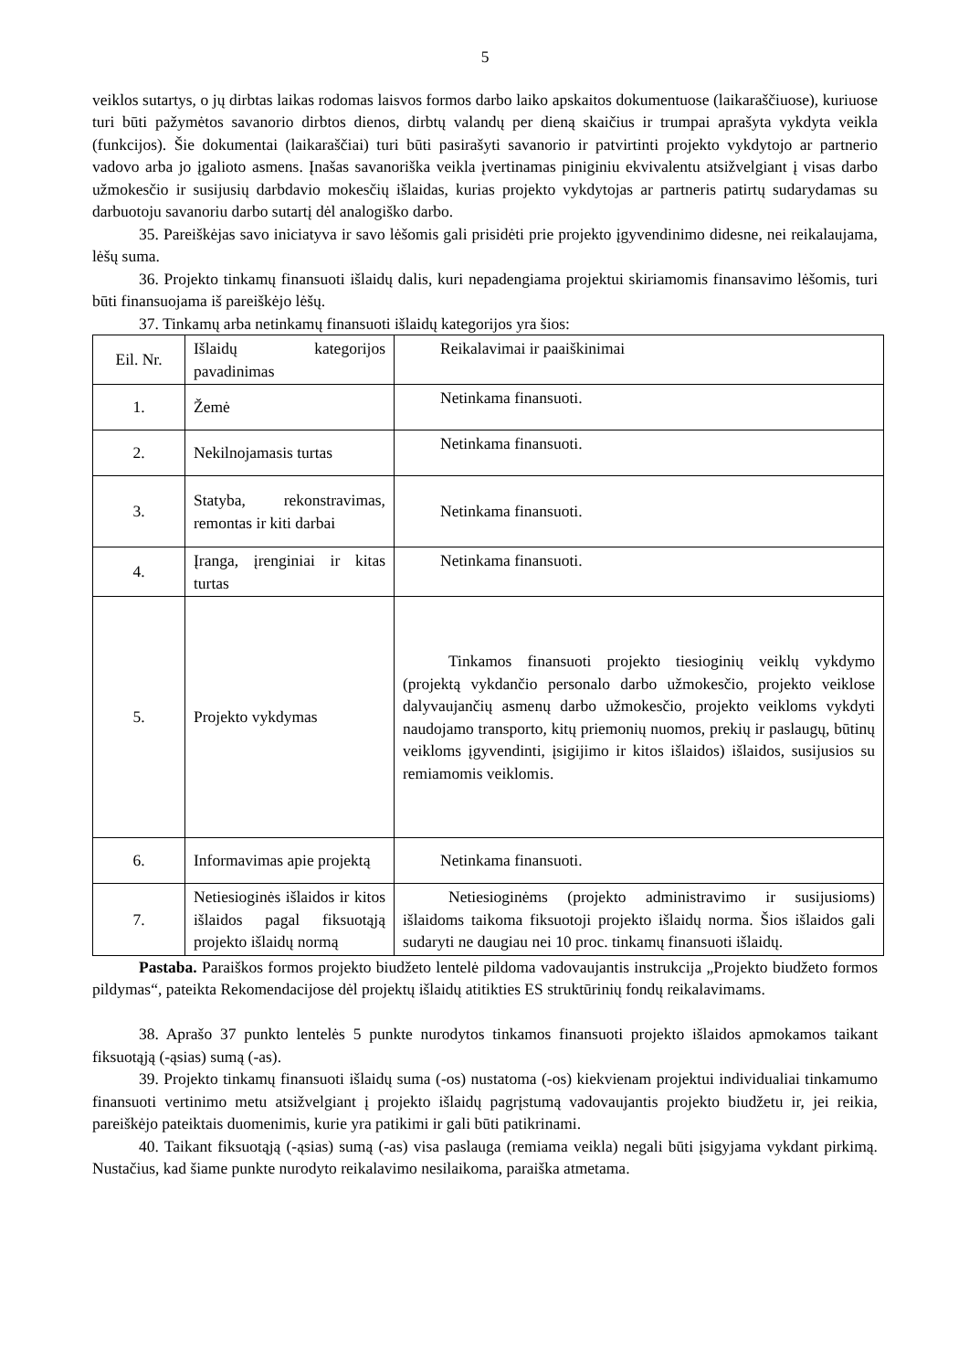5
veiklos sutartys, o jų dirbtas laikas rodomas laisvos formos darbo laiko apskaitos dokumentuose (laikaraščiuose), kuriuose turi būti pažymėtos savanorio dirbtos dienos, dirbtų valandų per dieną skaičius ir trumpai aprašyta vykdyta veikla (funkcijos). Šie dokumentai (laikaraščiai) turi būti pasirašyti savanorio ir patvirtinti projekto vykdytojo ar partnerio vadovo arba jo įgalioto asmens. Įnašas savanoriška veikla įvertinamas piniginiu ekvivalentu atsižvelgiant į visas darbo užmokesčio ir susijusių darbdavio mokesčių išlaidas, kurias projekto vykdytojas ar partneris patirtų sudarydamas su darbuotoju savanoriu darbo sutartį dėl analogiško darbo.
35. Pareiškėjas savo iniciatyva ir savo lėšomis gali prisidėti prie projekto įgyvendinimo didesne, nei reikalaujama, lėšų suma.
36. Projekto tinkamų finansuoti išlaidų dalis, kuri nepadengiama projektui skiriamomis finansavimo lėšomis, turi būti finansuojama iš pareiškėjo lėšų.
37. Tinkamų arba netinkamų finansuoti išlaidų kategorijos yra šios:
| Eil. Nr. | Išlaidų kategorijos pavadinimas | Reikalavimai ir paaiškinimai |
| 1. | Žemė | Netinkama finansuoti. |
| 2. | Nekilnojamasis turtas | Netinkama finansuoti. |
| 3. | Statyba, rekonstravimas, remontas ir kiti darbai | Netinkama finansuoti. |
| 4. | Įranga, įrenginiai ir kitas turtas | Netinkama finansuoti. |
| 5. | Projekto vykdymas | Tinkamos finansuoti projekto tiesioginių veiklų vykdymo (projektą vykdančio personalo darbo užmokesčio, projekto veiklose dalyvaujančių asmenų darbo užmokesčio, projekto veikloms vykdyti naudojamo transporto, kitų priemonių nuomos, prekių ir paslaugų, būtinų veikloms įgyvendinti, įsigijimo ir kitos išlaidos) išlaidos, susijusios su remiamomis veiklomis. |
| 6. | Informavimas apie projektą | Netinkama finansuoti. |
| 7. | Netiesioginės išlaidos ir kitos išlaidos pagal fiksuotąją projekto išlaidų normą | Netiesioginėms (projekto administravimo ir susijusioms) išlaidoms taikoma fiksuotoji projekto išlaidų norma. Šios išlaidos gali sudaryti ne daugiau nei 10 proc. tinkamų finansuoti išlaidų. |
Pastaba. Paraiškos formos projekto biudžeto lentelė pildoma vadovaujantis instrukcija „Projekto biudžeto formos pildymas“, pateikta Rekomendacijose dėl projektų išlaidų atitikties ES struktūrinių fondų reikalavimams.
38. Aprašo 37 punkto lentelės 5 punkte nurodytos tinkamos finansuoti projekto išlaidos apmokamos taikant fiksuotąją (-ąsias) sumą (-as).
39. Projekto tinkamų finansuoti išlaidų suma (-os) nustatoma (-os) kiekvienam projektui individualiai tinkamumo finansuoti vertinimo metu atsižvelgiant į projekto išlaidų pagrįstumą vadovaujantis projekto biudžetu ir, jei reikia, pareiškėjo pateiktais duomenimis, kurie yra patikimi ir gali būti patikrinami.
40. Taikant fiksuotąją (-ąsias) sumą (-as) visa paslauga (remiama veikla) negali būti įsigyjama vykdant pirkimą. Nustačius, kad šiame punkte nurodyto reikalavimo nesilaikoma, paraiška atmetama.